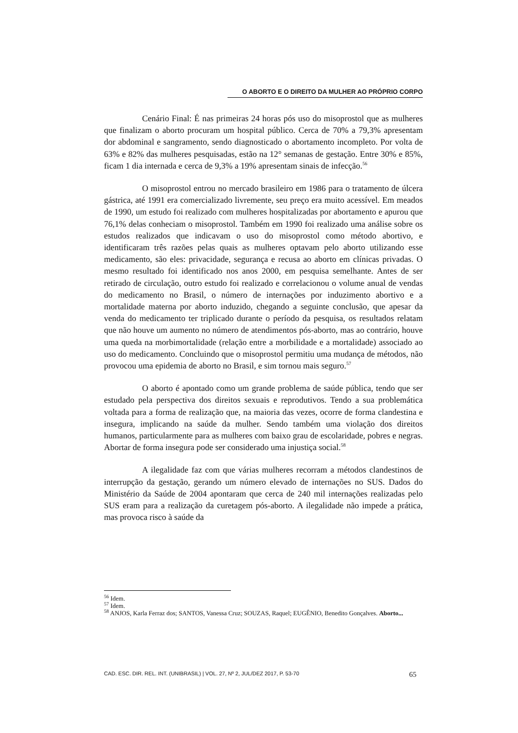O ABORTO E O DIREITO DA MULHER AO PRÓPRIO CORPO
Cenário Final: É nas primeiras 24 horas pós uso do misoprostol que as mulheres que finalizam o aborto procuram um hospital público. Cerca de 70% a 79,3% apresentam dor abdominal e sangramento, sendo diagnosticado o abortamento incompleto. Por volta de 63% e 82% das mulheres pesquisadas, estão na 12° semanas de gestação. Entre 30% e 85%, ficam 1 dia internada e cerca de 9,3% a 19% apresentam sinais de infecção.<sup>56</sup>
O misoprostol entrou no mercado brasileiro em 1986 para o tratamento de úlcera gástrica, até 1991 era comercializado livremente, seu preço era muito acessível. Em meados de 1990, um estudo foi realizado com mulheres hospitalizadas por abortamento e apurou que 76,1% delas conheciam o misoprostol. Também em 1990 foi realizado uma análise sobre os estudos realizados que indicavam o uso do misoprostol como método abortivo, e identificaram três razões pelas quais as mulheres optavam pelo aborto utilizando esse medicamento, são eles: privacidade, segurança e recusa ao aborto em clínicas privadas. O mesmo resultado foi identificado nos anos 2000, em pesquisa semelhante. Antes de ser retirado de circulação, outro estudo foi realizado e correlacionou o volume anual de vendas do medicamento no Brasil, o número de internações por induzimento abortivo e a mortalidade materna por aborto induzido, chegando a seguinte conclusão, que apesar da venda do medicamento ter triplicado durante o período da pesquisa, os resultados relatam que não houve um aumento no número de atendimentos pós-aborto, mas ao contrário, houve uma queda na morbimortalidade (relação entre a morbilidade e a mortalidade) associado ao uso do medicamento. Concluindo que o misoprostol permitiu uma mudança de métodos, não provocou uma epidemia de aborto no Brasil, e sim tornou mais seguro.<sup>57</sup>
O aborto é apontado como um grande problema de saúde pública, tendo que ser estudado pela perspectiva dos direitos sexuais e reprodutivos. Tendo a sua problemática voltada para a forma de realização que, na maioria das vezes, ocorre de forma clandestina e insegura, implicando na saúde da mulher. Sendo também uma violação dos direitos humanos, particularmente para as mulheres com baixo grau de escolaridade, pobres e negras. Abortar de forma insegura pode ser considerado uma injustiça social.<sup>58</sup>
A ilegalidade faz com que várias mulheres recorram a métodos clandestinos de interrupção da gestação, gerando um número elevado de internações no SUS. Dados do Ministério da Saúde de 2004 apontaram que cerca de 240 mil internações realizadas pelo SUS eram para a realização da curetagem pós-aborto. A ilegalidade não impede a prática, mas provoca risco à saúde da
<sup>56</sup> Idem.
<sup>57</sup> Idem.
<sup>58</sup> ANJOS, Karla Ferraz dos; SANTOS, Vanessa Cruz; SOUZAS, Raquel; EUGÊNIO, Benedito Gonçalves. Aborto...
CAD. ESC. DIR. REL. INT. (UNIBRASIL) | VOL. 27, Nº 2, JUL/DEZ 2017, P. 53-70 65